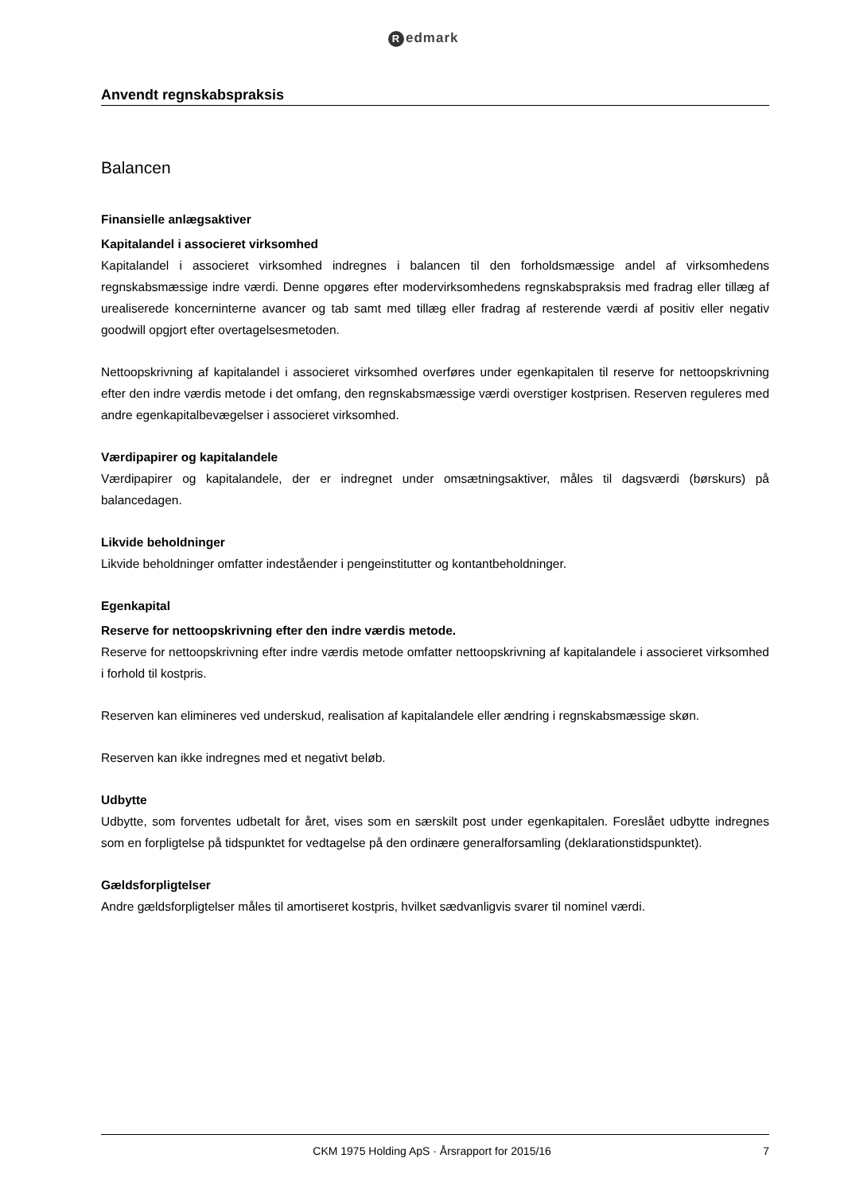Redmark
Anvendt regnskabspraksis
Balancen
Finansielle anlægsaktiver
Kapitalandel i associeret virksomhed
Kapitalandel i associeret virksomhed indregnes i balancen til den forholdsmæssige andel af virksomhedens regnskabsmæssige indre værdi. Denne opgøres efter modervirksomhedens regnskabspraksis med fradrag eller tillæg af urealiserede koncerninterne avancer og tab samt med tillæg eller fradrag af resterende værdi af positiv eller negativ goodwill opgjort efter overtagelsesmetoden.
Nettoopskrivning af kapitalandel i associeret virksomhed overføres under egenkapitalen til reserve for nettoopskrivning efter den indre værdis metode i det omfang, den regnskabsmæssige værdi overstiger kostprisen. Reserven reguleres med andre egenkapitalbevægelser i associeret virksomhed.
Værdipapirer og kapitalandele
Værdipapirer og kapitalandele, der er indregnet under omsætningsaktiver, måles til dagsværdi (børskurs) på balancedagen.
Likvide beholdninger
Likvide beholdninger omfatter indeståender i pengeinstitutter og kontantbeholdninger.
Egenkapital
Reserve for nettoopskrivning efter den indre værdis metode.
Reserve for nettoopskrivning efter indre værdis metode omfatter nettoopskrivning af kapitalandele i associeret virksomhed i forhold til kostpris.
Reserven kan elimineres ved underskud, realisation af kapitalandele eller ændring i regnskabsmæssige skøn.
Reserven kan ikke indregnes med et negativt beløb.
Udbytte
Udbytte, som forventes udbetalt for året, vises som en særskilt post under egenkapitalen. Foreslået udbytte indregnes som en forpligtelse på tidspunktet for vedtagelse på den ordinære generalforsamling (deklarationstidspunktet).
Gældsforpligtelser
Andre gældsforpligtelser måles til amortiseret kostpris, hvilket sædvanligvis svarer til nominel værdi.
CKM 1975 Holding ApS · Årsrapport for 2015/16
7